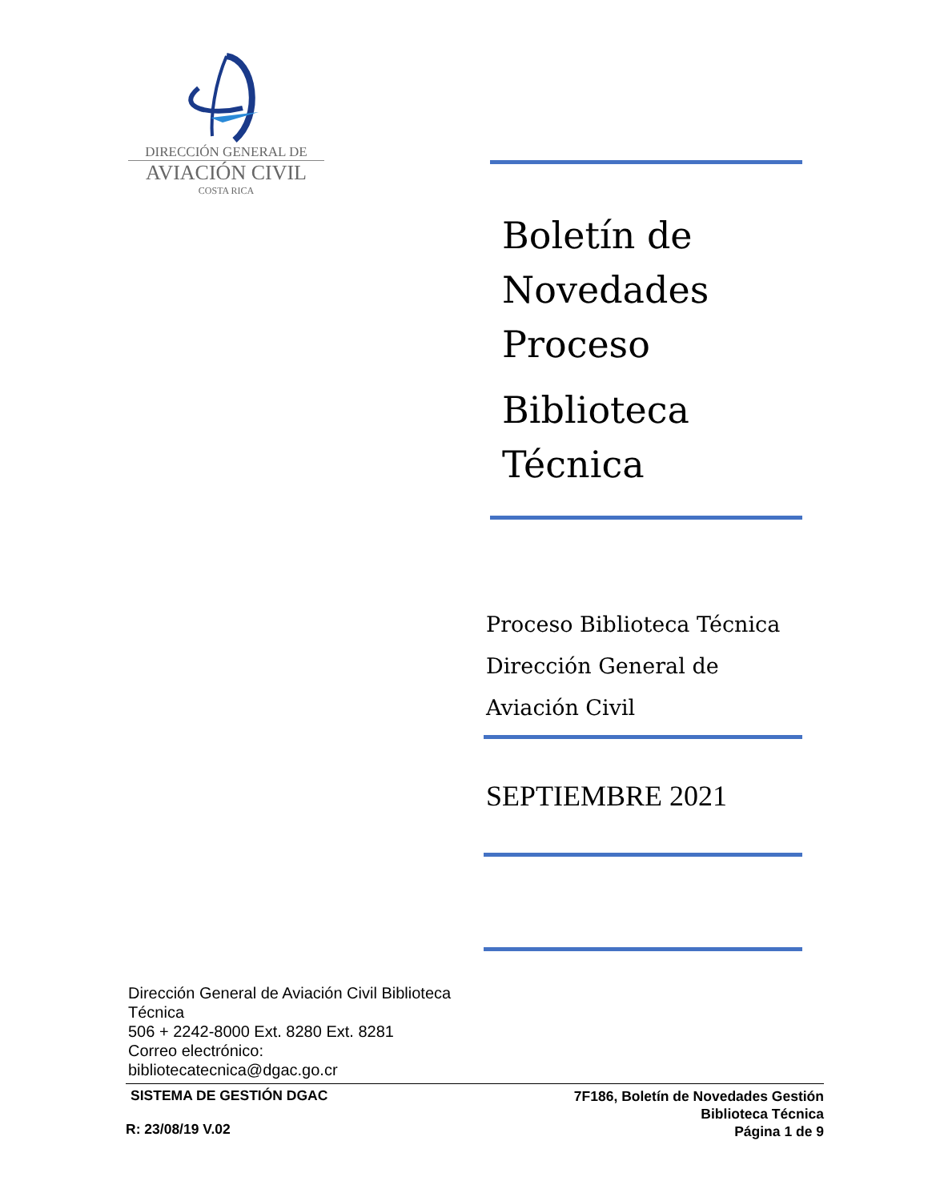DIRECCIÓN GENERAL DE
AVIACIÓN CIVIL
COSTA RICA
Boletín de
Novedades
Proceso
Biblioteca
Técnica
Proceso Biblioteca Técnica
Dirección General de
Aviación Civil
SEPTIEMBRE 2021
Dirección General de Aviación Civil Biblioteca Técnica
506 + 2242-8000 Ext. 8280 Ext. 8281
Correo electrónico:
bibliotecatecnica@dgac.go.cr
SISTEMA DE GESTIÓN DGAC
R: 23/08/19 V.02
7F186, Boletín de Novedades Gestión
Biblioteca Técnica
Página 1 de 9